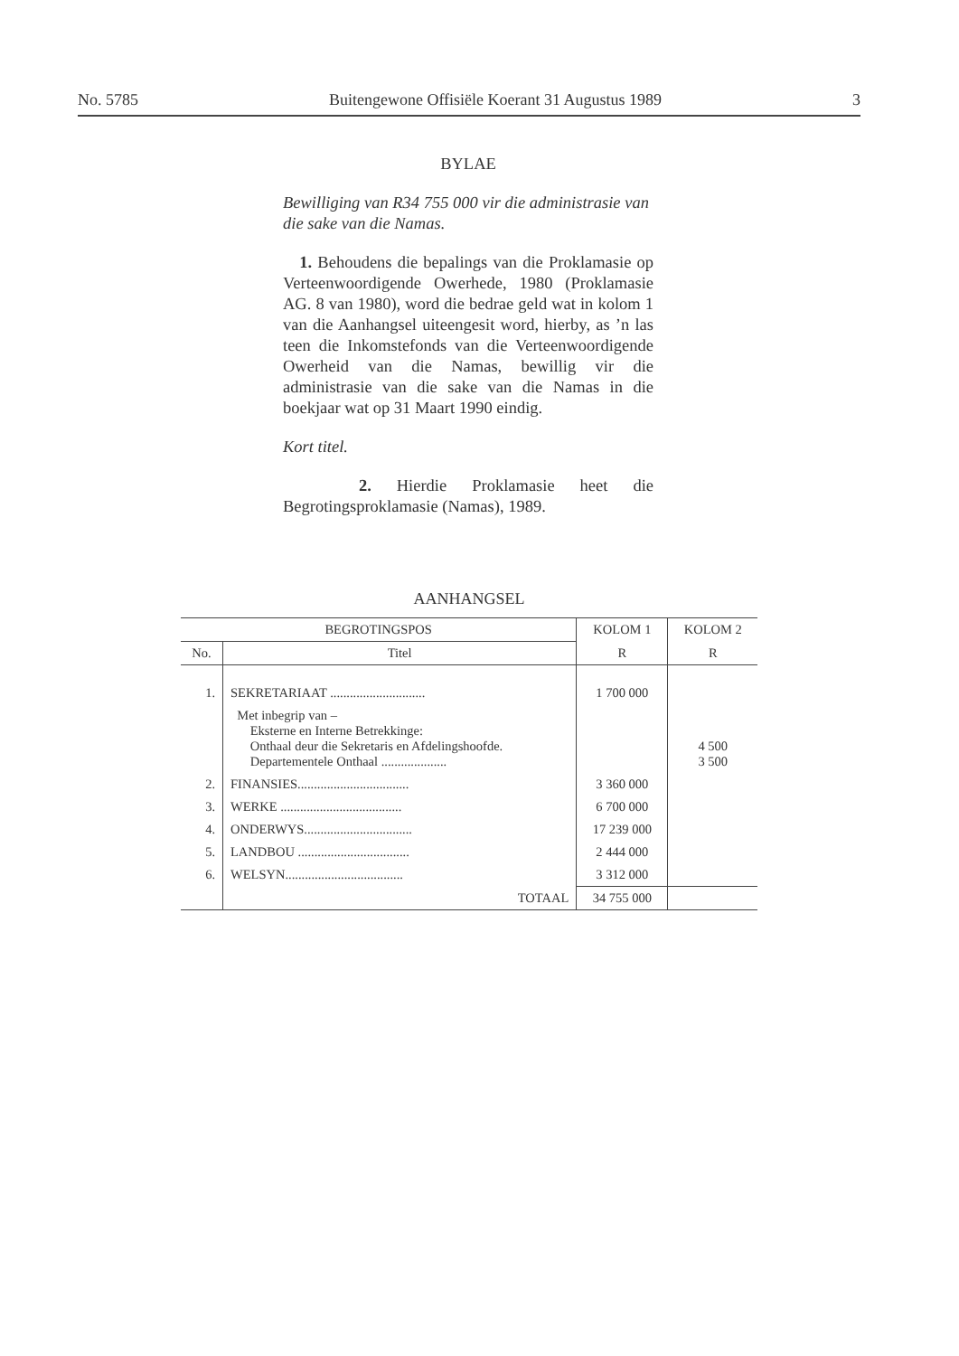No. 5785 Buitengewone Offisiële Koerant 31 Augustus 1989 3
BYLAE
Bewilliging van R34 755 000 vir die administrasie van die sake van die Namas.
1. Behoudens die bepalings van die Proklamasie op Verteenwoordigende Owerhede, 1980 (Proklamasie AG. 8 van 1980), word die bedrae geld wat in kolom 1 van die Aanhangsel uiteengesit word, hierby, as ’n las teen die Inkomstefonds van die Verteenwoordigende Owerheid van die Namas, bewillig vir die administrasie van die sake van die Namas in die boekjaar wat op 31 Maart 1990 eindig.
Kort titel.
2. Hierdie Proklamasie heet die Begrotingsproklamasie (Namas), 1989.
AANHANGSEL
| BEGROTINGSPOS | | KOLOM 1 | KOLOM 2 |
| --- | --- | --- | --- |
| No. | Titel | R | R |
| 1. | SEKRETARIAAT ............................. | 1 700 000 | |
| | Met inbegrip van – Eksterne en Interne Betrekkinge: Onthaal deur die Sekretaris en Afdelingshoofde. Departementele Onthaal .................... | | 4 500 3 500 |
| 2. | FINANSIES.................................. | 3 360 000 | |
| 3. | WERKE ..................................... | 6 700 000 | |
| 4. | ONDERWYS................................. | 17 239 000 | |
| 5. | LANDBOU .................................. | 2 444 000 | |
| 6. | WELSYN.................................... | 3 312 000 | |
| | TOTAAL | 34 755 000 | |